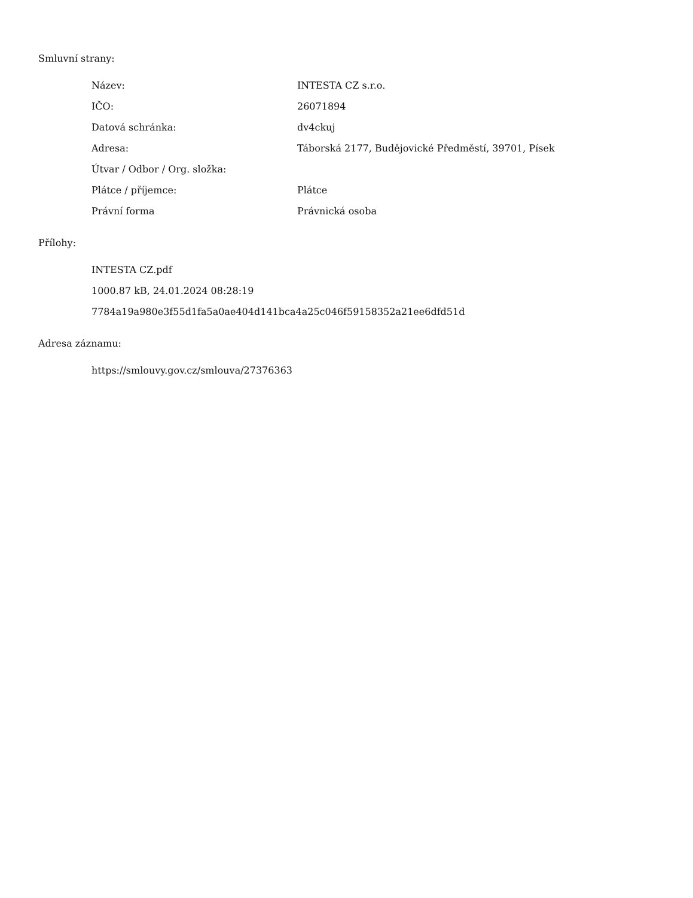Smluvní strany:
| Název: | INTESTA CZ s.r.o. |
| IČO: | 26071894 |
| Datová schránka: | dv4ckuj |
| Adresa: | Táborská 2177, Budějovické Předměstí, 39701, Písek |
| Útvar / Odbor / Org. složka: | |
| Plátce / příjemce: | Plátce |
| Právní forma | Právnická osoba |
Přílohy:
INTESTA CZ.pdf
1000.87 kB, 24.01.2024 08:28:19
7784a19a980e3f55d1fa5a0ae404d141bca4a25c046f59158352a21ee6dfd51d
Adresa záznamu:
https://smlouvy.gov.cz/smlouva/27376363